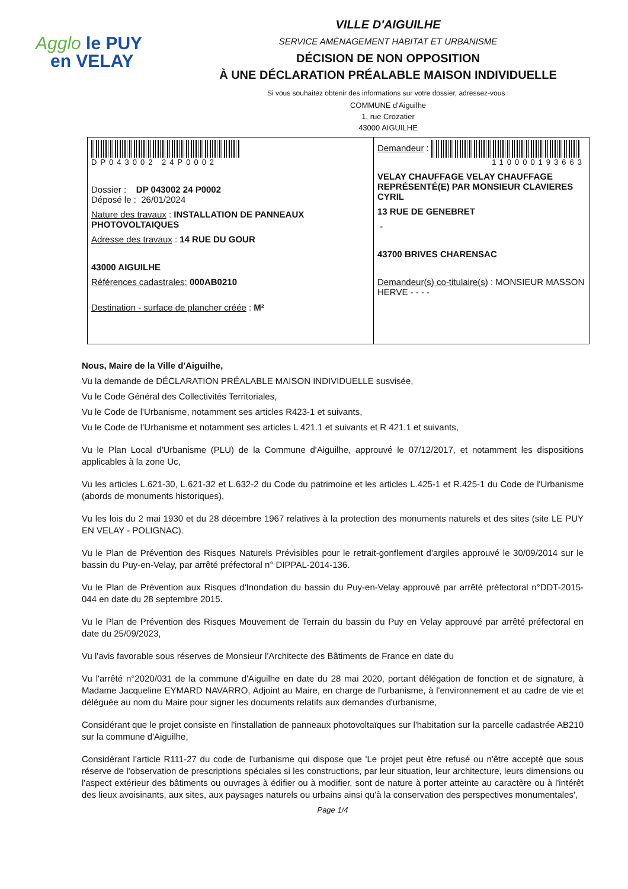Agglo le PUY
en VELAY
VILLE D'AIGUILHE
SERVICE AMÉNAGEMENT HABITAT ET URBANISME
DÉCISION DE NON OPPOSITION
À UNE DÉCLARATION PRÉALABLE MAISON INDIVIDUELLE
Si vous souhaitez obtenir des informations sur votre dossier, adressez-vous :
COMMUNE d'Aiguilhe
1, rue Crozatier
43000 AIGUILHE
| DP043002 24P0002 Dossier : DP 043002 24 P0002 Déposé le : 26/01/2024 Nature des travaux : INSTALLATION DE PANNEAUX PHOTOVOLTAIQUES Adresse des travaux : 14 RUE DU GOUR 43000 AIGUILHE Références cadastrales: 000AB0210 Destination - surface de plancher créée : M² | Demandeur : 110000193663 VELAY CHAUFFAGE VELAY CHAUFFAGE REPRÉSENTÉ(E) PAR MONSIEUR CLAVIERES CYRIL 13 RUE DE GENEBRET - 43700 BRIVES CHARENSAC Demandeur(s) co-titulaire(s) : MONSIEUR MASSON HERVE - - - - |
Nous, Maire de la Ville d'Aiguilhe,
Vu la demande de DÉCLARATION PRÉALABLE MAISON INDIVIDUELLE susvisée,
Vu le Code Général des Collectivités Territoriales,
Vu le Code de l'Urbanisme, notamment ses articles R423-1 et suivants,
Vu le Code de l’Urbanisme et notamment ses articles L 421.1 et suivants et R 421.1 et suivants,
Vu le Plan Local d'Urbanisme (PLU) de la Commune d'Aiguilhe, approuvé le 07/12/2017, et notamment les dispositions applicables à la zone Uc,
Vu les articles L.621-30, L.621-32 et L.632-2 du Code du patrimoine et les articles L.425-1 et R.425-1 du Code de l'Urbanisme (abords de monuments historiques),
Vu les lois du 2 mai 1930 et du 28 décembre 1967 relatives à la protection des monuments naturels et des sites (site LE PUY EN VELAY - POLIGNAC).
Vu le Plan de Prévention des Risques Naturels Prévisibles pour le retrait-gonflement d'argiles approuvé le 30/09/2014 sur le bassin du Puy-en-Velay, par arrêté préfectoral n° DIPPAL-2014-136.
Vu le Plan de Prévention aux Risques d'Inondation du bassin du Puy-en-Velay approuvé par arrêté préfectoral n°DDT-2015-044 en date du 28 septembre 2015.
Vu le Plan de Prévention des Risques Mouvement de Terrain du bassin du Puy en Velay approuvé par arrêté préfectoral en date du 25/09/2023,
Vu l'avis favorable sous réserves de Monsieur l'Architecte des Bâtiments de France en date du
Vu l'arrêté n°2020/031 de la commune d'Aiguilhe en date du 28 mai 2020, portant délégation de fonction et de signature, à Madame Jacqueline EYMARD NAVARRO, Adjoint au Maire, en charge de l'urbanisme, à l'environnement et au cadre de vie et déléguée au nom du Maire pour signer les documents relatifs aux demandes d'urbanisme,
Considérant que le projet consiste en l'installation de panneaux photovoltaïques sur l'habitation sur la parcelle cadastrée AB210 sur la commune d'Aiguilhe,
Considérant l'article R111-27 du code de l'urbanisme qui dispose que 'Le projet peut être refusé ou n'être accepté que sous réserve de l'observation de prescriptions spéciales si les constructions, par leur situation, leur architecture, leurs dimensions ou l'aspect extérieur des bâtiments ou ouvrages à édifier ou à modifier, sont de nature à porter atteinte au caractère ou à l'intérêt des lieux avoisinants, aux sites, aux paysages naturels ou urbains ainsi qu'à la conservation des perspectives monumentales',
Page 1/4